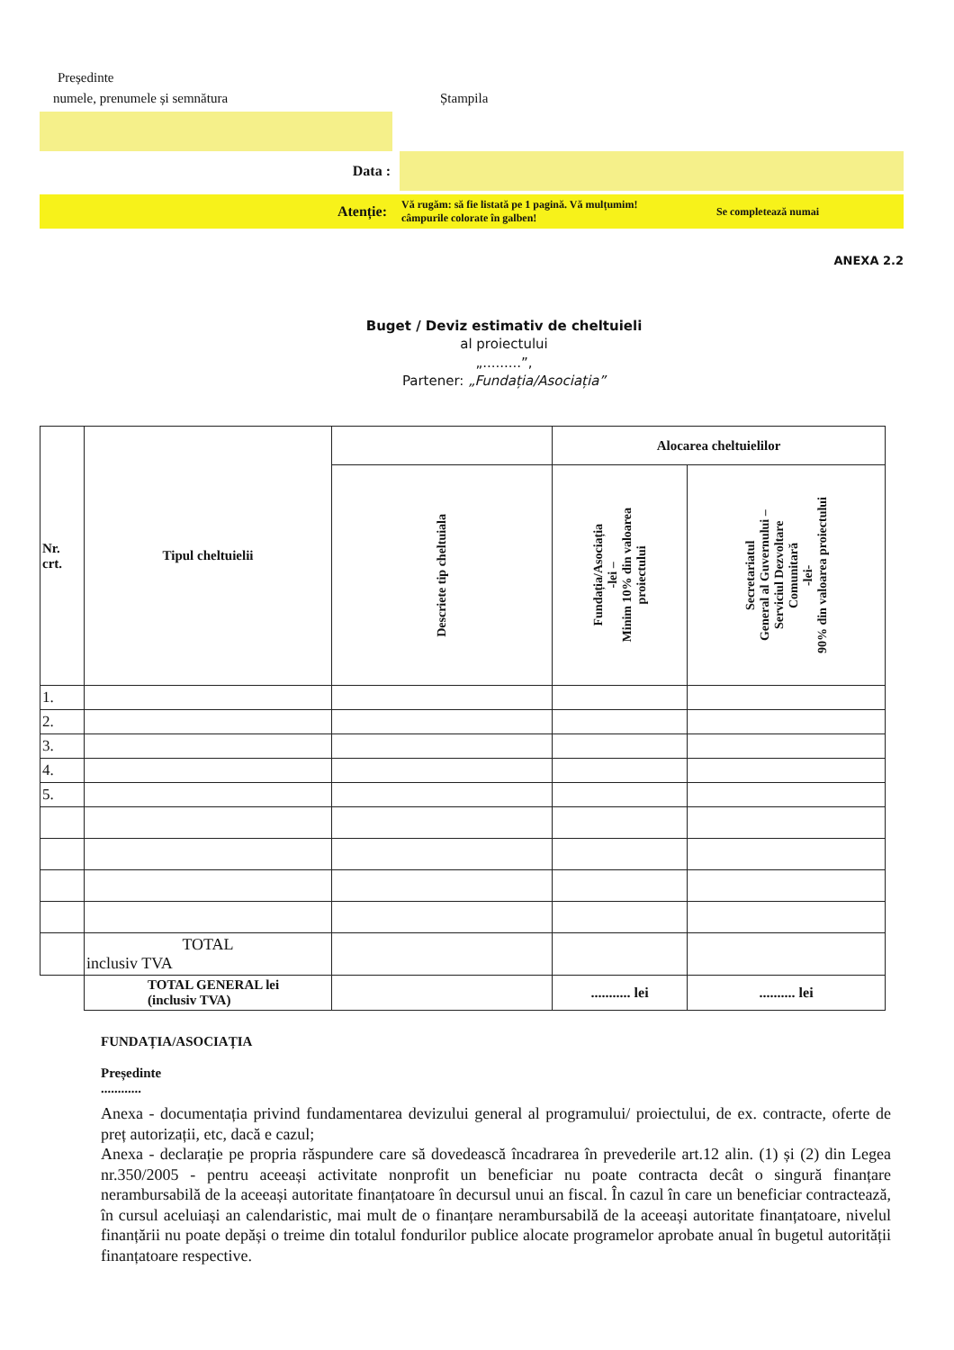Președinte
numele, prenumele și semnătura Ștampila
Data :
Atenție:
Vă rugăm: să fie listată pe 1 pagină. Vă mulțumim!
câmpurile colorate în galben!
Se completează numai
ANEXA 2.2
Buget / Deviz estimativ de cheltuieli
al proiectului
„.........”,
Partener: „Fundația/Asociația”
| Nr. crt. | Tipul cheltuielii | | Alocarea cheltuielilor | |
| | | Descriete tip cheltuiala | Fundația/Asociația -lei – Minim 10% din valoarea proiectului | Secretariatul General al Guvernului – Serviciul Dezvoltare Comunitară -lei- 90% din valoarea proiectului |
| 1. | | | | |
| 2. | | | | |
| 3. | | | | |
| 4. | | | | |
| 5. | | | | |
| | TOTAL inclusiv TVA | | | |
| | TOTAL GENERAL lei (inclusiv TVA) | | ........... lei | .......... lei |
FUNDAȚIA/ASOCIAȚIA
Președinte
............
Anexa - documentația privind fundamentarea devizului general al programului/ proiectului, de ex. contracte, oferte de preț autorizații, etc, dacă e cazul;
Anexa - declarație pe propria răspundere care să dovedească încadrarea în prevederile art.12 alin. (1) și (2) din Legea nr.350/2005 - pentru aceeași activitate nonprofit un beneficiar nu poate contracta decât o singură finanțare nerambursabilă de la aceeași autoritate finanțatoare în decursul unui an fiscal. În cazul în care un beneficiar contractează, în cursul aceluiași an calendaristic, mai mult de o finanțare nerambursabilă de la aceeași autoritate finanțatoare, nivelul finanțării nu poate depăși o treime din totalul fondurilor publice alocate programelor aprobate anual în bugetul autorității finanțatoare respective.